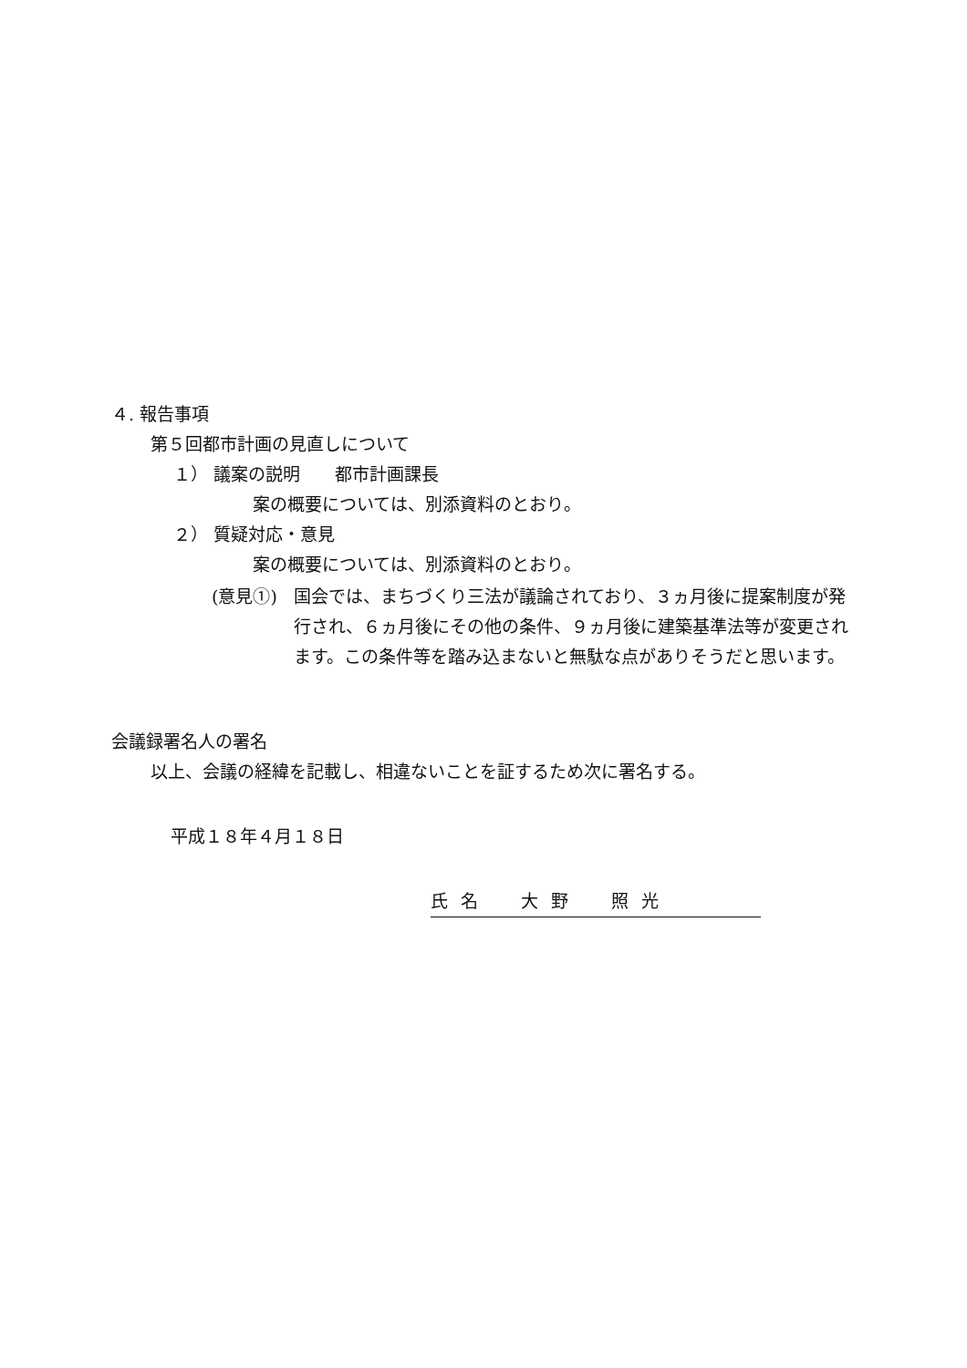４. 報告事項
第５回都市計画の見直しについて
１） 議案の説明　　都市計画課長
案の概要については、別添資料のとおり。
２） 質疑対応・意見
案の概要については、別添資料のとおり。
(意見①) 国会では、まちづくり三法が議論されており、３ヵ月後に提案制度が発行され、６ヵ月後にその他の条件、９ヵ月後に建築基準法等が変更されます。この条件等を踏み込まないと無駄な点がありそうだと思います。
会議録署名人の署名
以上、会議の経緯を記載し、相違ないことを証するため次に署名する。
平成１８年４月１８日
氏名　大野　照光